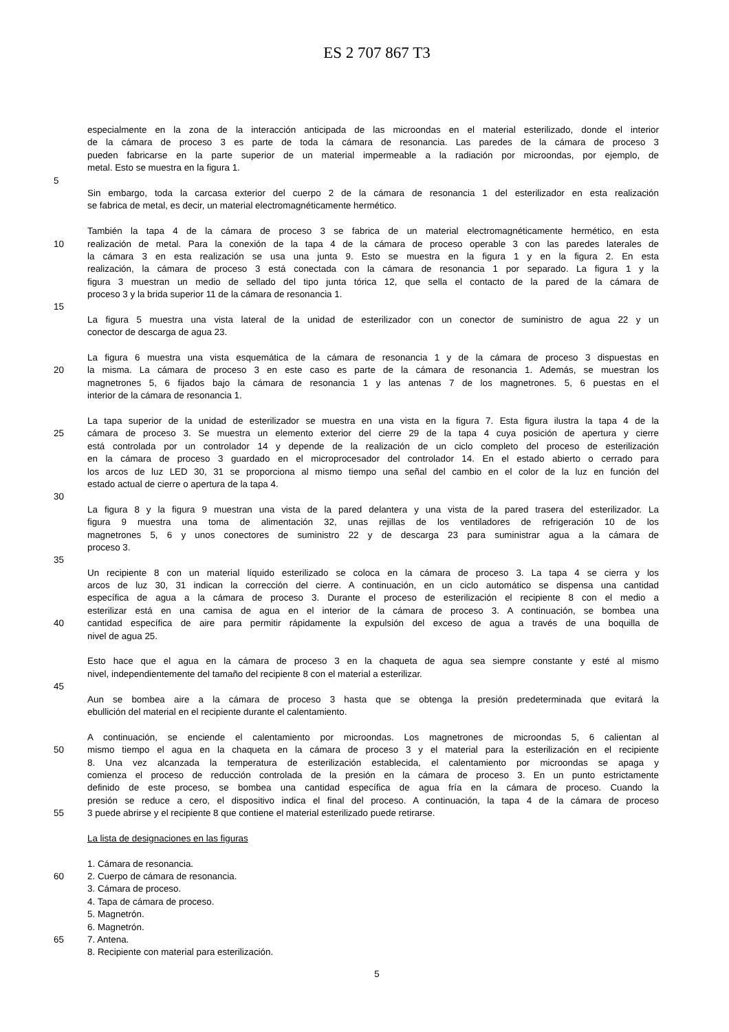ES 2 707 867 T3
especialmente en la zona de la interacción anticipada de las microondas en el material esterilizado, donde el interior
de la cámara de proceso 3 es parte de toda la cámara de resonancia. Las paredes de la cámara de proceso 3
pueden fabricarse en la parte superior de un material impermeable a la radiación por microondas, por ejemplo, de
metal. Esto se muestra en la figura 1.
5
Sin embargo, toda la carcasa exterior del cuerpo 2 de la cámara de resonancia 1 del esterilizador en esta realización
se fabrica de metal, es decir, un material electromagnéticamente hermético.
También la tapa 4 de la cámara de proceso 3 se fabrica de un material electromagnéticamente hermético, en esta
10 realización de metal. Para la conexión de la tapa 4 de la cámara de proceso operable 3 con las paredes laterales de
la cámara 3 en esta realización se usa una junta 9. Esto se muestra en la figura 1 y en la figura 2. En esta
realización, la cámara de proceso 3 está conectada con la cámara de resonancia 1 por separado. La figura 1 y la
figura 3 muestran un medio de sellado del tipo junta tórica 12, que sella el contacto de la pared de la cámara de
proceso 3 y la brida superior 11 de la cámara de resonancia 1.
15
La figura 5 muestra una vista lateral de la unidad de esterilizador con un conector de suministro de agua 22 y un
conector de descarga de agua 23.
La figura 6 muestra una vista esquemática de la cámara de resonancia 1 y de la cámara de proceso 3 dispuestas en
20 la misma. La cámara de proceso 3 en este caso es parte de la cámara de resonancia 1. Además, se muestran los
magnetrones 5, 6 fijados bajo la cámara de resonancia 1 y las antenas 7 de los magnetrones. 5, 6 puestas en el
interior de la cámara de resonancia 1.
La tapa superior de la unidad de esterilizador se muestra en una vista en la figura 7. Esta figura ilustra la tapa 4 de la
25 cámara de proceso 3. Se muestra un elemento exterior del cierre 29 de la tapa 4 cuya posición de apertura y cierre
está controlada por un controlador 14 y depende de la realización de un ciclo completo del proceso de esterilización
en la cámara de proceso 3 guardado en el microprocesador del controlador 14. En el estado abierto o cerrado para
los arcos de luz LED 30, 31 se proporciona al mismo tiempo una señal del cambio en el color de la luz en función del
estado actual de cierre o apertura de la tapa 4.
30
La figura 8 y la figura 9 muestran una vista de la pared delantera y una vista de la pared trasera del esterilizador. La
figura 9 muestra una toma de alimentación 32, unas rejillas de los ventiladores de refrigeración 10 de los
magnetrones 5, 6 y unos conectores de suministro 22 y de descarga 23 para suministrar agua a la cámara de
proceso 3.
35
Un recipiente 8 con un material líquido esterilizado se coloca en la cámara de proceso 3. La tapa 4 se cierra y los
arcos de luz 30, 31 indican la corrección del cierre. A continuación, en un ciclo automático se dispensa una cantidad
específica de agua a la cámara de proceso 3. Durante el proceso de esterilización el recipiente 8 con el medio a
esterilizar está en una camisa de agua en el interior de la cámara de proceso 3. A continuación, se bombea una
40 cantidad específica de aire para permitir rápidamente la expulsión del exceso de agua a través de una boquilla de
nivel de agua 25.
Esto hace que el agua en la cámara de proceso 3 en la chaqueta de agua sea siempre constante y esté al mismo
nivel, independientemente del tamaño del recipiente 8 con el material a esterilizar.
45
Aun se bombea aire a la cámara de proceso 3 hasta que se obtenga la presión predeterminada que evitará la
ebullición del material en el recipiente durante el calentamiento.
A continuación, se enciende el calentamiento por microondas. Los magnetrones de microondas 5, 6 calientan al
50 mismo tiempo el agua en la chaqueta en la cámara de proceso 3 y el material para la esterilización en el recipiente
8. Una vez alcanzada la temperatura de esterilización establecida, el calentamiento por microondas se apaga y
comienza el proceso de reducción controlada de la presión en la cámara de proceso 3. En un punto estrictamente
definido de este proceso, se bombea una cantidad específica de agua fría en la cámara de proceso. Cuando la
presión se reduce a cero, el dispositivo indica el final del proceso. A continuación, la tapa 4 de la cámara de proceso
55 3 puede abrirse y el recipiente 8 que contiene el material esterilizado puede retirarse.
La lista de designaciones en las figuras
1. Cámara de resonancia.
60 2. Cuerpo de cámara de resonancia.
3. Cámara de proceso.
4. Tapa de cámara de proceso.
5. Magnetrón.
6. Magnetrón.
65 7. Antena.
8. Recipiente con material para esterilización.
5